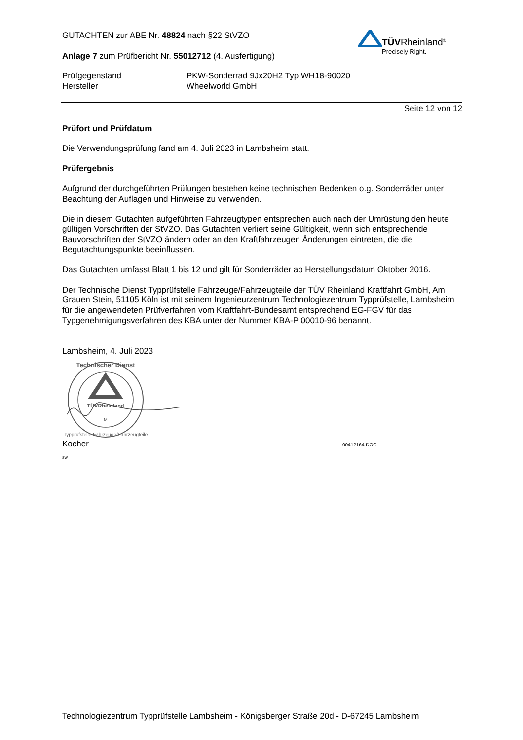TÜVRheinland<sup>®</sup>
Precisely Right.
GUTACHTEN zur ABE Nr. 48824 nach §22 StVZO
Anlage 7 zum Prüfbericht Nr. 55012712 (4. Ausfertigung)
Prüfgegenstand
Hersteller
PKW-Sonderrad 9Jx20H2 Typ WH18-90020
Wheelworld GmbH
Seite 12 von 12
Prüfort und Prüfdatum
Die Verwendungsprüfung fand am 4. Juli 2023 in Lambsheim statt.
Prüfergebnis
Aufgrund der durchgeführten Prüfungen bestehen keine technischen Bedenken o.g. Sonderräder unter Beachtung der Auflagen und Hinweise zu verwenden.
Die in diesem Gutachten aufgeführten Fahrzeugtypen entsprechen auch nach der Umrüstung den heute gültigen Vorschriften der StVZO. Das Gutachten verliert seine Gültigkeit, wenn sich entsprechende Bauvorschriften der StVZO ändern oder an den Kraftfahrzeugen Änderungen eintreten, die die Begutachtungspunkte beeinflussen.
Das Gutachten umfasst Blatt 1 bis 12 und gilt für Sonderräder ab Herstellungsdatum Oktober 2016.
Der Technische Dienst Typprüfstelle Fahrzeuge/Fahrzeugteile der TÜV Rheinland Kraftfahrt GmbH, Am Grauen Stein, 51105 Köln ist mit seinem Ingenieurzentrum Technologiezentrum Typprüfstelle, Lambsheim für die angewendeten Prüfverfahren vom Kraftfahrt-Bundesamt entsprechend EG-FGV für das Typgenehmigungsverfahren des KBA unter der Nummer KBA-P 00010-96 benannt.
Lambsheim, 4. Juli 2023
TÜVRheinland
M
Technischer Dienst
Typprüfstelle Fahrzeuge/Fahrzeugteile
Kocher 00412164.DOC
sw
Technologiezentrum Typprüfstelle Lambsheim - Königsberger Straße 20d - D-67245 Lambsheim